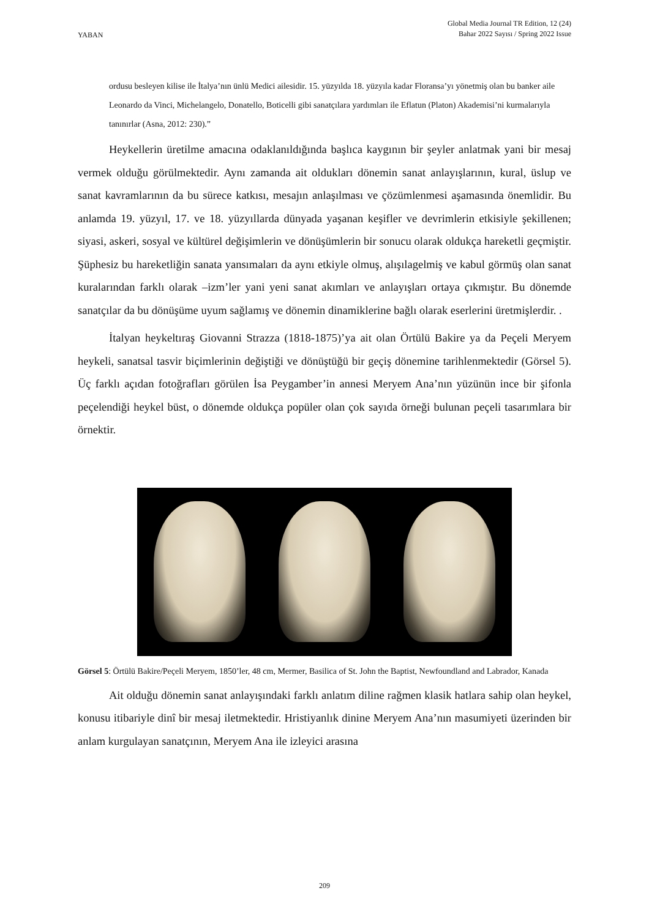YABAN
Global Media Journal TR Edition, 12 (24)
Bahar 2022 Sayısı / Spring 2022 Issue
ordusu besleyen kilise ile İtalya’nın ünlü Medici ailesidir. 15. yüzyılda 18. yüzyıla kadar Floransa’yı yönetmiş olan bu banker aile Leonardo da Vinci, Michelangelo, Donatello, Boticelli gibi sanatçılara yardımları ile Eflatun (Platon) Akademisi’ni kurmalarıyla tanınırlar (Asna, 2012: 230).”
Heykellerin üretilme amacına odaklanıldığında başlıca kaygının bir şeyler anlatmak yani bir mesaj vermek olduğu görülmektedir. Aynı zamanda ait oldukları dönemin sanat anlayışlarının, kural, üslup ve sanat kavramlarının da bu sürece katkısı, mesajın anlaşılması ve çözümlenmesi aşamasında önemlidir. Bu anlamda 19. yüzyıl, 17. ve 18. yüzyıllarda dünyada yaşanan keşifler ve devrimlerin etkisiyle şekillenen; siyasi, askeri, sosyal ve kültürel değişimlerin ve dönüşümlerin bir sonucu olarak oldukça hareketli geçmiştir. Şüphesiz bu hareketliğin sanata yansımaları da aynı etkiyle olmuş, alışılagelmiş ve kabul görmüş olan sanat kuralarından farklı olarak –izm’ler yani yeni sanat akımları ve anlayışları ortaya çıkmıştır. Bu dönemde sanatçılar da bu dönüşüme uyum sağlamış ve dönemin dinamiklerine bağlı olarak eserlerini üretmişlerdir. .
İtalyan heykeltıraş Giovanni Strazza (1818-1875)’ya ait olan Örtülü Bakire ya da Peçeli Meryem heykeli, sanatsal tasvir biçimlerinin değiştiği ve dönüştüğü bir geçiş dönemine tarihlenmektedir (Görsel 5). Üç farklı açıdan fotoğrafları görülen İsa Peygamber’in annesi Meryem Ana’nın yüzünün ince bir şifonla peçelendiği heykel büst, o dönemde oldukça popüler olan çok sayıda örneği bulunan peçeli tasarımlara bir örnektir.
Görsel 5: Örtülü Bakire/Peçeli Meryem, 1850’ler, 48 cm, Mermer, Basilica of St. John the Baptist, Newfoundland and Labrador, Kanada
Ait olduğu dönemin sanat anlayışındaki farklı anlatım diline rağmen klasik hatlara sahip olan heykel, konusu itibariyle dinî bir mesaj iletmektedir. Hristiyanlık dinine Meryem Ana’nın masumiyeti üzerinden bir anlam kurgulayan sanatçının, Meryem Ana ile izleyici arasına
209